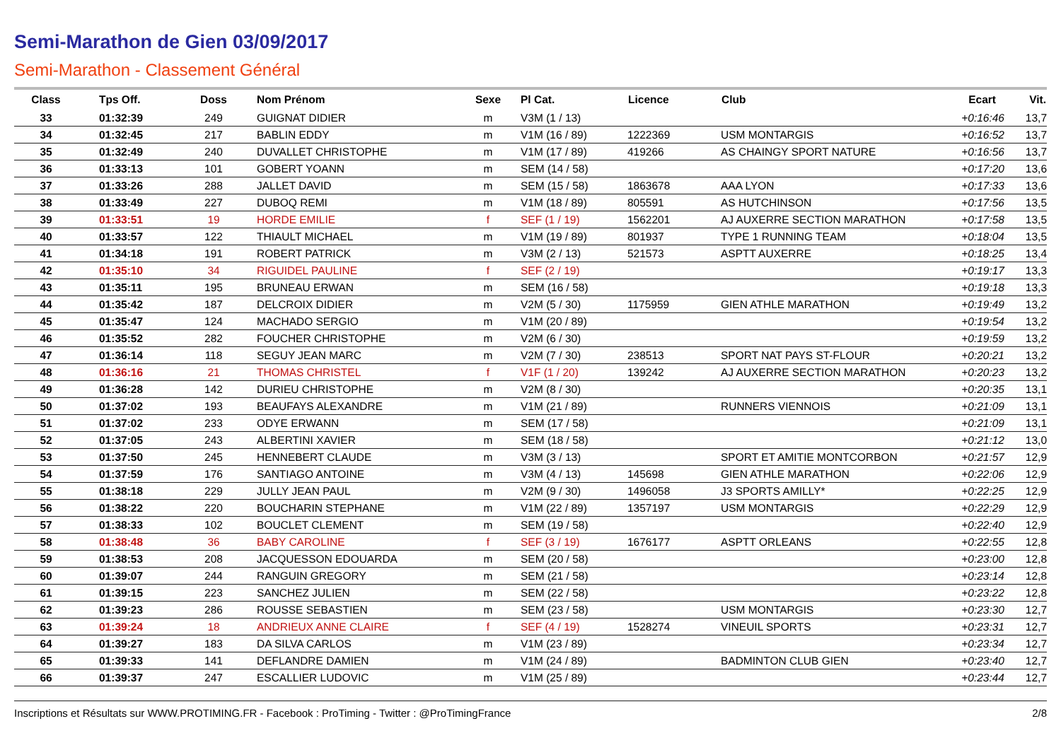Semi-Marathon de Gien 03/09/2017
Semi-Marathon - Classement Général
| Class | Tps Off. | Doss | Nom Prénom | Sexe | Pl Cat. | Licence | Club | Ecart | Vit. |
| --- | --- | --- | --- | --- | --- | --- | --- | --- | --- |
| 33 | 01:32:39 | 249 | GUIGNAT DIDIER | m | V3M (1 / 13) | | | +0:16:46 | 13,7 |
| 34 | 01:32:45 | 217 | BABLIN EDDY | m | V1M (16 / 89) | 1222369 | USM MONTARGIS | +0:16:52 | 13,7 |
| 35 | 01:32:49 | 240 | DUVALLET CHRISTOPHE | m | V1M (17 / 89) | 419266 | AS CHAINGY SPORT NATURE | +0:16:56 | 13,7 |
| 36 | 01:33:13 | 101 | GOBERT YOANN | m | SEM (14 / 58) | | | +0:17:20 | 13,6 |
| 37 | 01:33:26 | 288 | JALLET DAVID | m | SEM (15 / 58) | 1863678 | AAA LYON | +0:17:33 | 13,6 |
| 38 | 01:33:49 | 227 | DUBOQ REMI | m | V1M (18 / 89) | 805591 | AS HUTCHINSON | +0:17:56 | 13,5 |
| 39 | 01:33:51 | 19 | HORDE EMILIE | f | SEF (1 / 19) | 1562201 | AJ AUXERRE SECTION MARATHON | +0:17:58 | 13,5 |
| 40 | 01:33:57 | 122 | THIAULT MICHAEL | m | V1M (19 / 89) | 801937 | TYPE 1 RUNNING TEAM | +0:18:04 | 13,5 |
| 41 | 01:34:18 | 191 | ROBERT PATRICK | m | V3M (2 / 13) | 521573 | ASPTT AUXERRE | +0:18:25 | 13,4 |
| 42 | 01:35:10 | 34 | RIGUIDEL PAULINE | f | SEF (2 / 19) | | | +0:19:17 | 13,3 |
| 43 | 01:35:11 | 195 | BRUNEAU ERWAN | m | SEM (16 / 58) | | | +0:19:18 | 13,3 |
| 44 | 01:35:42 | 187 | DELCROIX DIDIER | m | V2M (5 / 30) | 1175959 | GIEN ATHLE MARATHON | +0:19:49 | 13,2 |
| 45 | 01:35:47 | 124 | MACHADO SERGIO | m | V1M (20 / 89) | | | +0:19:54 | 13,2 |
| 46 | 01:35:52 | 282 | FOUCHER CHRISTOPHE | m | V2M (6 / 30) | | | +0:19:59 | 13,2 |
| 47 | 01:36:14 | 118 | SEGUY JEAN MARC | m | V2M (7 / 30) | 238513 | SPORT NAT PAYS ST-FLOUR | +0:20:21 | 13,2 |
| 48 | 01:36:16 | 21 | THOMAS CHRISTEL | f | V1F (1 / 20) | 139242 | AJ AUXERRE SECTION MARATHON | +0:20:23 | 13,2 |
| 49 | 01:36:28 | 142 | DURIEU CHRISTOPHE | m | V2M (8 / 30) | | | +0:20:35 | 13,1 |
| 50 | 01:37:02 | 193 | BEAUFAYS ALEXANDRE | m | V1M (21 / 89) | | RUNNERS VIENNOIS | +0:21:09 | 13,1 |
| 51 | 01:37:02 | 233 | ODYE ERWANN | m | SEM (17 / 58) | | | +0:21:09 | 13,1 |
| 52 | 01:37:05 | 243 | ALBERTINI XAVIER | m | SEM (18 / 58) | | | +0:21:12 | 13,0 |
| 53 | 01:37:50 | 245 | HENNEBERT CLAUDE | m | V3M (3 / 13) | | SPORT ET AMITIE MONTCORBON | +0:21:57 | 12,9 |
| 54 | 01:37:59 | 176 | SANTIAGO ANTOINE | m | V3M (4 / 13) | 145698 | GIEN ATHLE MARATHON | +0:22:06 | 12,9 |
| 55 | 01:38:18 | 229 | JULLY JEAN PAUL | m | V2M (9 / 30) | 1496058 | J3 SPORTS AMILLY* | +0:22:25 | 12,9 |
| 56 | 01:38:22 | 220 | BOUCHARIN STEPHANE | m | V1M (22 / 89) | 1357197 | USM MONTARGIS | +0:22:29 | 12,9 |
| 57 | 01:38:33 | 102 | BOUCLET CLEMENT | m | SEM (19 / 58) | | | +0:22:40 | 12,9 |
| 58 | 01:38:48 | 36 | BABY CAROLINE | f | SEF (3 / 19) | 1676177 | ASPTT ORLEANS | +0:22:55 | 12,8 |
| 59 | 01:38:53 | 208 | JACQUESSON EDOUARDA | m | SEM (20 / 58) | | | +0:23:00 | 12,8 |
| 60 | 01:39:07 | 244 | RANGUIN GREGORY | m | SEM (21 / 58) | | | +0:23:14 | 12,8 |
| 61 | 01:39:15 | 223 | SANCHEZ JULIEN | m | SEM (22 / 58) | | | +0:23:22 | 12,8 |
| 62 | 01:39:23 | 286 | ROUSSE SEBASTIEN | m | SEM (23 / 58) | | USM MONTARGIS | +0:23:30 | 12,7 |
| 63 | 01:39:24 | 18 | ANDRIEUX ANNE CLAIRE | f | SEF (4 / 19) | 1528274 | VINEUIL SPORTS | +0:23:31 | 12,7 |
| 64 | 01:39:27 | 183 | DA SILVA CARLOS | m | V1M (23 / 89) | | | +0:23:34 | 12,7 |
| 65 | 01:39:33 | 141 | DEFLANDRE DAMIEN | m | V1M (24 / 89) | | BADMINTON CLUB GIEN | +0:23:40 | 12,7 |
| 66 | 01:39:37 | 247 | ESCALLIER LUDOVIC | m | V1M (25 / 89) | | | +0:23:44 | 12,7 |
Inscriptions et Résultats sur WWW.PROTIMING.FR - Facebook : ProTiming - Twitter : @ProTimingFrance 2/8